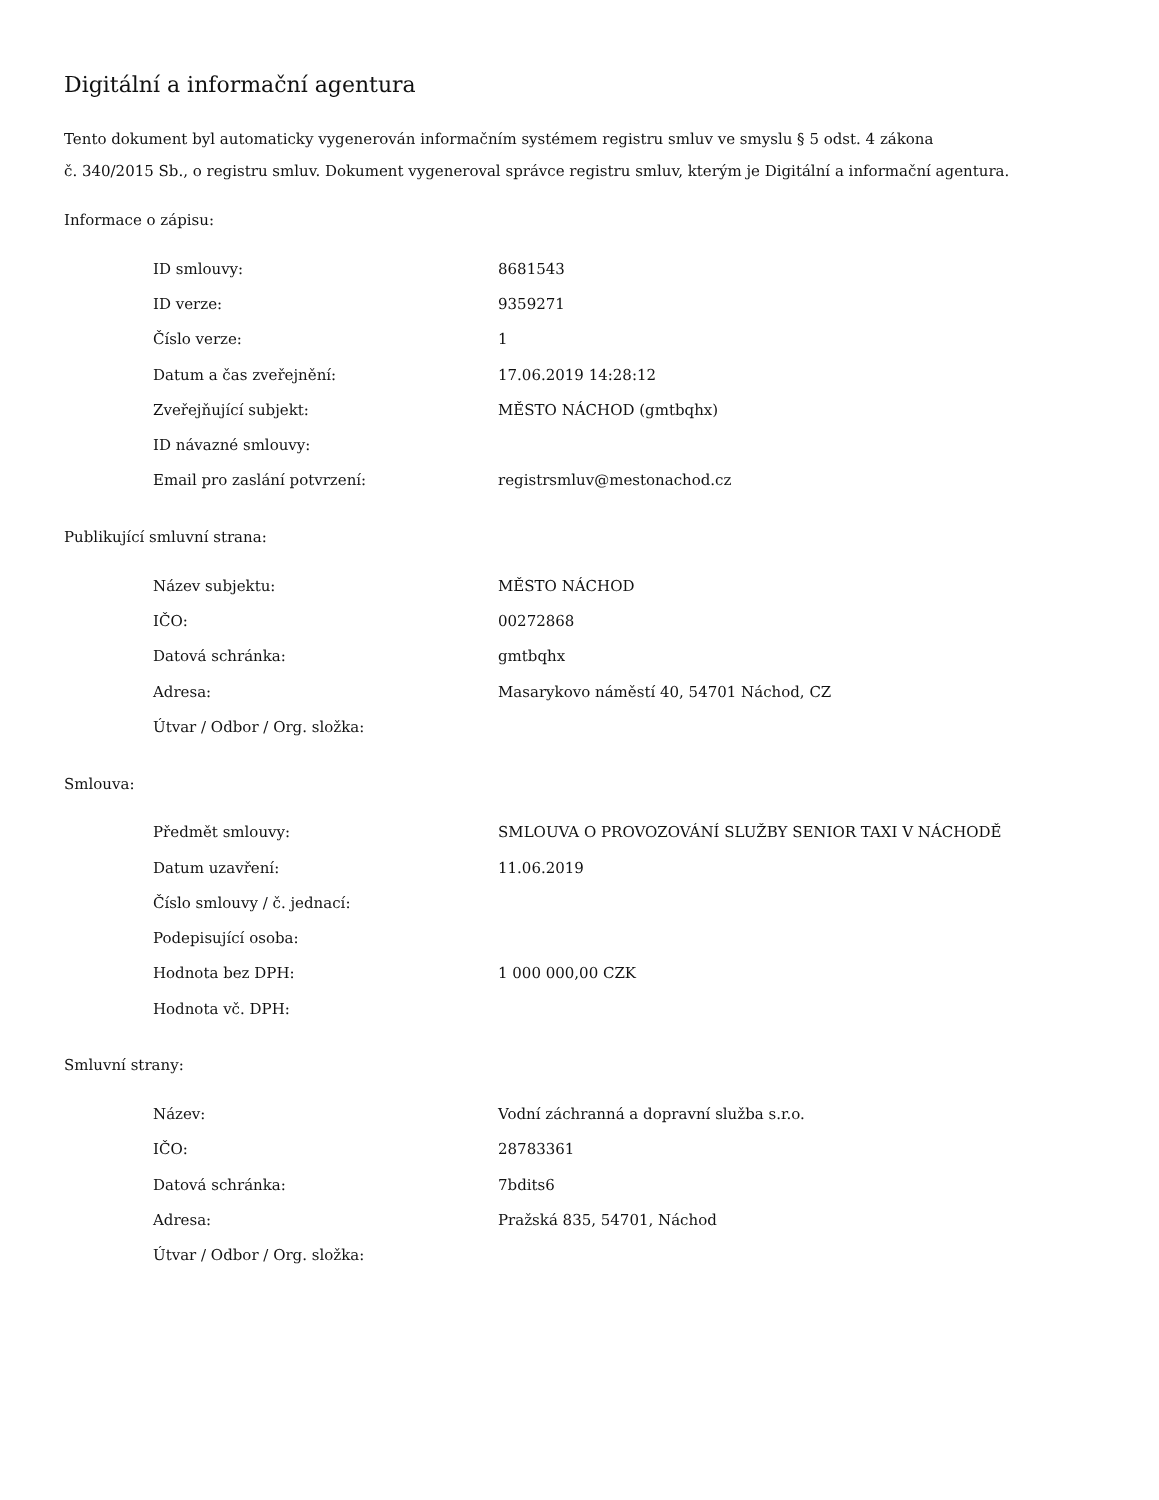Digitální a informační agentura
Tento dokument byl automaticky vygenerován informačním systémem registru smluv ve smyslu § 5 odst. 4 zákona
č. 340/2015 Sb., o registru smluv. Dokument vygeneroval správce registru smluv, kterým je Digitální a informační agentura.
Informace o zápisu:
| ID smlouvy: | 8681543 |
| ID verze: | 9359271 |
| Číslo verze: | 1 |
| Datum a čas zveřejnění: | 17.06.2019 14:28:12 |
| Zveřejňující subjekt: | MĚSTO NÁCHOD (gmtbqhx) |
| ID návazné smlouvy: | |
| Email pro zaslání potvrzení: | registrsmluv@mestonachod.cz |
Publikující smluvní strana:
| Název subjektu: | MĚSTO NÁCHOD |
| IČO: | 00272868 |
| Datová schránka: | gmtbqhx |
| Adresa: | Masarykovo náměstí 40, 54701 Náchod, CZ |
| Útvar / Odbor / Org. složka: | |
Smlouva:
| Předmět smlouvy: | SMLOUVA O PROVOZOVÁNÍ SLUŽBY SENIOR TAXI V NÁCHODĚ |
| Datum uzavření: | 11.06.2019 |
| Číslo smlouvy / č. jednací: | |
| Podepisující osoba: | |
| Hodnota bez DPH: | 1 000 000,00 CZK |
| Hodnota vč. DPH: | |
Smluvní strany:
| Název: | Vodní záchranná a dopravní služba s.r.o. |
| IČO: | 28783361 |
| Datová schránka: | 7bdits6 |
| Adresa: | Pražská 835, 54701, Náchod |
| Útvar / Odbor / Org. složka: | |